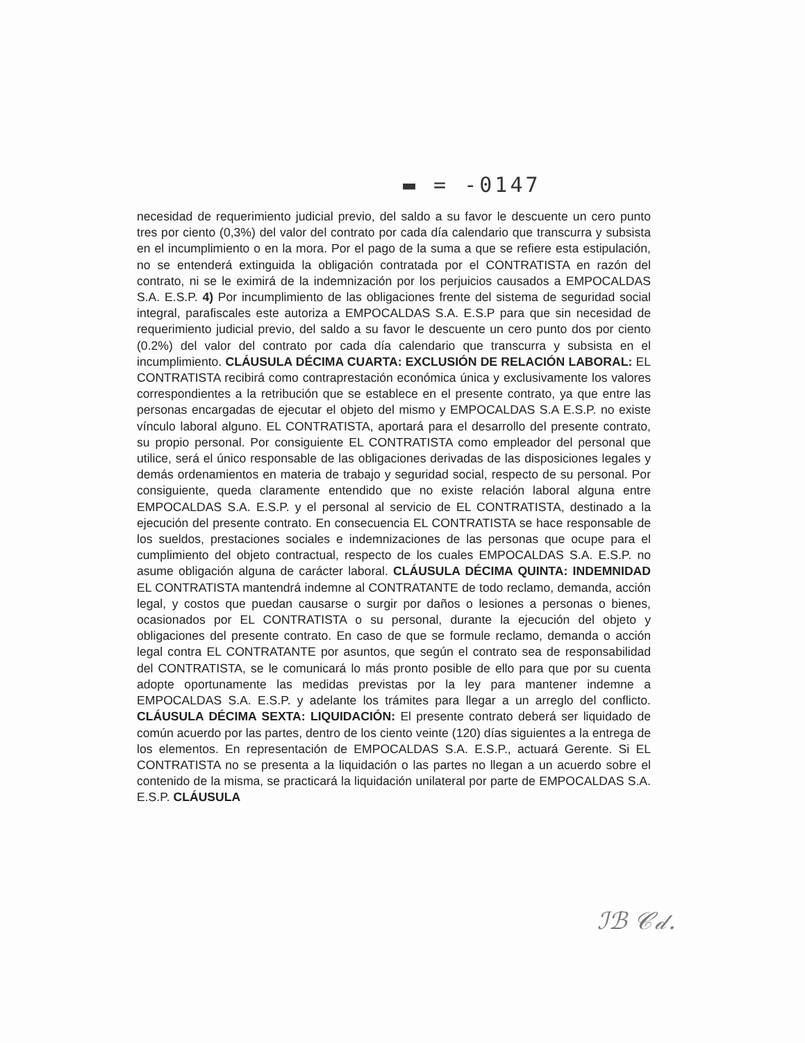▬ = -0147
necesidad de requerimiento judicial previo, del saldo a su favor le descuente un cero punto tres por ciento (0,3%) del valor del contrato por cada día calendario que transcurra y subsista en el incumplimiento o en la mora. Por el pago de la suma a que se refiere esta estipulación, no se entenderá extinguida la obligación contratada por el CONTRATISTA en razón del contrato, ni se le eximirá de la indemnización por los perjuicios causados a EMPOCALDAS S.A. E.S.P. 4) Por incumplimiento de las obligaciones frente del sistema de seguridad social integral, parafiscales este autoriza a EMPOCALDAS S.A. E.S.P para que sin necesidad de requerimiento judicial previo, del saldo a su favor le descuente un cero punto dos por ciento (0.2%) del valor del contrato por cada día calendario que transcurra y subsista en el incumplimiento. CLÁUSULA DÉCIMA CUARTA: EXCLUSIÓN DE RELACIÓN LABORAL: EL CONTRATISTA recibirá como contraprestación económica única y exclusivamente los valores correspondientes a la retribución que se establece en el presente contrato, ya que entre las personas encargadas de ejecutar el objeto del mismo y EMPOCALDAS S.A E.S.P. no existe vínculo laboral alguno. EL CONTRATISTA, aportará para el desarrollo del presente contrato, su propio personal. Por consiguiente EL CONTRATISTA como empleador del personal que utilice, será el único responsable de las obligaciones derivadas de las disposiciones legales y demás ordenamientos en materia de trabajo y seguridad social, respecto de su personal. Por consiguiente, queda claramente entendido que no existe relación laboral alguna entre EMPOCALDAS S.A. E.S.P. y el personal al servicio de EL CONTRATISTA, destinado a la ejecución del presente contrato. En consecuencia EL CONTRATISTA se hace responsable de los sueldos, prestaciones sociales e indemnizaciones de las personas que ocupe para el cumplimiento del objeto contractual, respecto de los cuales EMPOCALDAS S.A. E.S.P. no asume obligación alguna de carácter laboral. CLÁUSULA DÉCIMA QUINTA: INDEMNIDAD EL CONTRATISTA mantendrá indemne al CONTRATANTE de todo reclamo, demanda, acción legal, y costos que puedan causarse o surgir por daños o lesiones a personas o bienes, ocasionados por EL CONTRATISTA o su personal, durante la ejecución del objeto y obligaciones del presente contrato. En caso de que se formule reclamo, demanda o acción legal contra EL CONTRATANTE por asuntos, que según el contrato sea de responsabilidad del CONTRATISTA, se le comunicará lo más pronto posible de ello para que por su cuenta adopte oportunamente las medidas previstas por la ley para mantener indemne a EMPOCALDAS S.A. E.S.P. y adelante los trámites para llegar a un arreglo del conflicto. CLÁUSULA DÉCIMA SEXTA: LIQUIDACIÓN: El presente contrato deberá ser liquidado de común acuerdo por las partes, dentro de los ciento veinte (120) días siguientes a la entrega de los elementos. En representación de EMPOCALDAS S.A. E.S.P., actuará Gerente. Si EL CONTRATISTA no se presenta a la liquidación o las partes no llegan a un acuerdo sobre el contenido de la misma, se practicará la liquidación unilateral por parte de EMPOCALDAS S.A. E.S.P. CLÁUSULA
ℐℬ 𝒞𝒹.